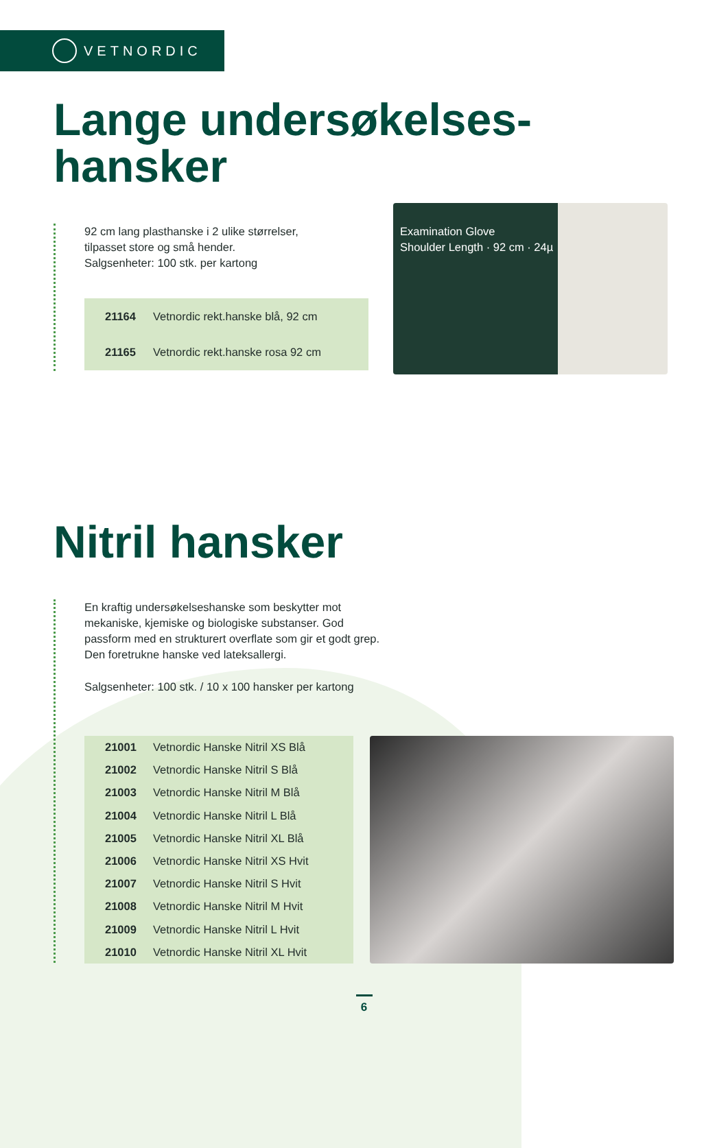VETNORDIC
Lange undersøkelses-
hansker
92 cm lang plasthanske i 2 ulike størrelser,
tilpasset store og små hender.
Salgsenheter: 100 stk. per kartong
| 21164 | Vetnordic rekt.hanske blå, 92 cm |
| 21165 | Vetnordic rekt.hanske rosa 92 cm |
Examination Glove
Shoulder Length · 92 cm · 24µ
Nitril hansker
En kraftig undersøkelseshanske som beskytter mot mekaniske, kjemiske og biologiske substanser. God passform med en strukturert overflate som gir et godt grep. Den foretrukne hanske ved lateksallergi.
Salgsenheter: 100 stk. / 10 x 100 hansker per kartong
| 21001 | Vetnordic Hanske Nitril XS Blå |
| 21002 | Vetnordic Hanske Nitril S Blå |
| 21003 | Vetnordic Hanske Nitril M Blå |
| 21004 | Vetnordic Hanske Nitril L Blå |
| 21005 | Vetnordic Hanske Nitril XL Blå |
| 21006 | Vetnordic Hanske Nitril XS Hvit |
| 21007 | Vetnordic Hanske Nitril S Hvit |
| 21008 | Vetnordic Hanske Nitril M Hvit |
| 21009 | Vetnordic Hanske Nitril L Hvit |
| 21010 | Vetnordic Hanske Nitril XL Hvit |
6